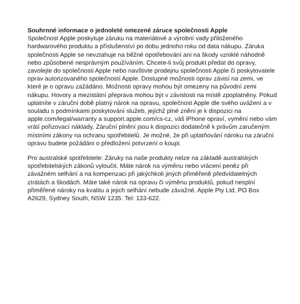Souhrnné informace o jednoleté omezené záruce společnosti Apple
Společnost Apple poskytuje záruku na materiálové a výrobní vady přiloženého hardwarového produktu a příslušenství po dobu jednoho roku od data nákupu. Záruka společnosti Apple se nevztahuje na běžné opotřebování ani na škody vzniklé náhodně nebo způsobené nesprávným používáním. Chcete-li svůj produkt předat do opravy, zavolejte do společnosti Apple nebo navštivte prodejnu společnosti Apple či poskytovatele oprav autorizovaného společností Apple. Dostupné možnosti oprav závisí na zemi, ve které je o opravu zažádáno. Možnosti opravy mohou být omezeny na původní zemi nákupu. Hovory a mezistátní přeprava mohou být v závislosti na místě zpoplatněny. Pokud uplatníte v záruční době platný nárok na opravu, společnost Apple dle svého uvážení a v souladu s podmínkami poskytování služeb, jejichž plné znění je k dispozici na apple.com/legal/warranty a support.apple.com/cs-cz, váš iPhone opraví, vymění nebo vám vrátí pořizovací náklady. Záruční plnění jsou k dispozici dodatečně k právům zaručeným místními zákony na ochranu spotřebitelů. Je možné, že při uplatňování nároku na záruční opravu budete požádáni o předložení potvrzení o koupi.
Pro australské spotřebitele: Záruky na naše produkty nelze na základě australských spotřebitelských zákonů vyloučit. Máte nárok na výměnu nebo vrácení peněz při závažném selhání a na kompenzaci při jakýchkoli jiných přiměřeně předvídatelných ztrátách a škodách. Máte také nárok na opravu či výměnu produktů, pokud nesplní přiměřené nároky na kvalitu a jejich selhání nebude závažné. Apple Pty Ltd, PO Box A2629, Sydney South, NSW 1235. Tel: 133-622.